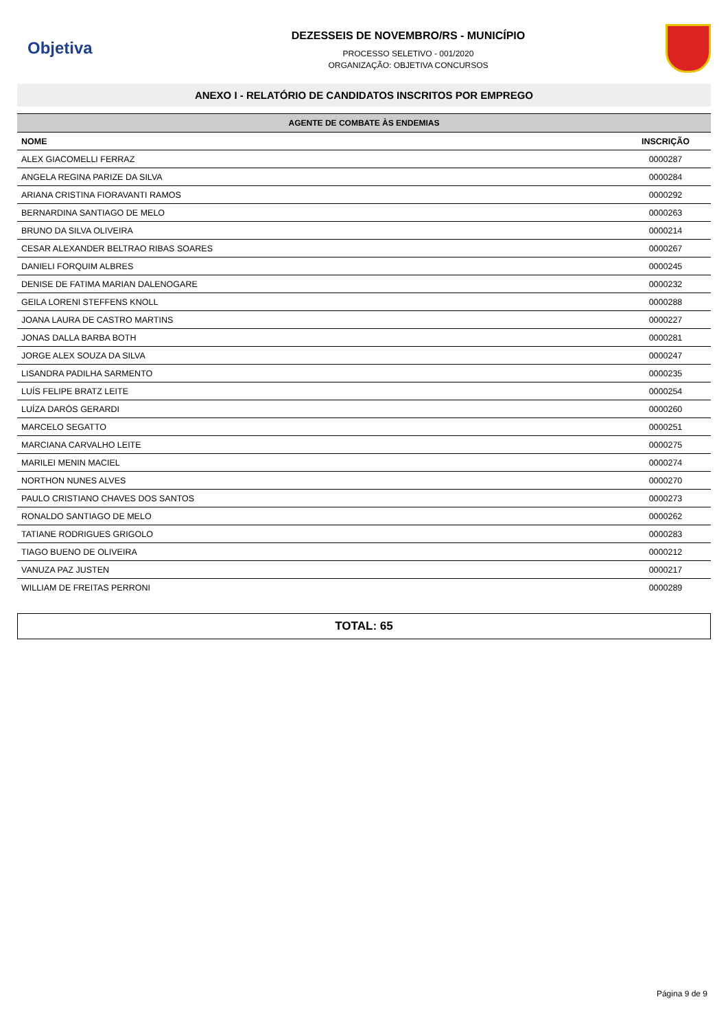Objetiva
DEZESSEIS DE NOVEMBRO/RS - MUNICÍPIO
PROCESSO SELETIVO - 001/2020
ORGANIZAÇÃO: OBJETIVA CONCURSOS
ANEXO I - RELATÓRIO DE CANDIDATOS INSCRITOS POR EMPREGO
| AGENTE DE COMBATE ÀS ENDEMIAS | |
| --- | --- |
| NOME | INSCRIÇÃO |
| ALEX GIACOMELLI FERRAZ | 0000287 |
| ANGELA REGINA PARIZE DA SILVA | 0000284 |
| ARIANA CRISTINA FIORAVANTI RAMOS | 0000292 |
| BERNARDINA SANTIAGO DE MELO | 0000263 |
| BRUNO DA SILVA OLIVEIRA | 0000214 |
| CESAR ALEXANDER BELTRAO RIBAS SOARES | 0000267 |
| DANIELI FORQUIM ALBRES | 0000245 |
| DENISE DE FATIMA MARIAN DALENOGARE | 0000232 |
| GEILA LORENI STEFFENS KNOLL | 0000288 |
| JOANA LAURA DE CASTRO MARTINS | 0000227 |
| JONAS DALLA BARBA BOTH | 0000281 |
| JORGE ALEX SOUZA DA SILVA | 0000247 |
| LISANDRA PADILHA SARMENTO | 0000235 |
| LUÍS FELIPE BRATZ LEITE | 0000254 |
| LUÍZA DARÓS GERARDI | 0000260 |
| MARCELO SEGATTO | 0000251 |
| MARCIANA CARVALHO LEITE | 0000275 |
| MARILEI MENIN MACIEL | 0000274 |
| NORTHON NUNES ALVES | 0000270 |
| PAULO CRISTIANO CHAVES DOS SANTOS | 0000273 |
| RONALDO SANTIAGO DE MELO | 0000262 |
| TATIANE RODRIGUES GRIGOLO | 0000283 |
| TIAGO BUENO DE OLIVEIRA | 0000212 |
| VANUZA PAZ JUSTEN | 0000217 |
| WILLIAM DE FREITAS PERRONI | 0000289 |
TOTAL: 65
Página 9 de 9